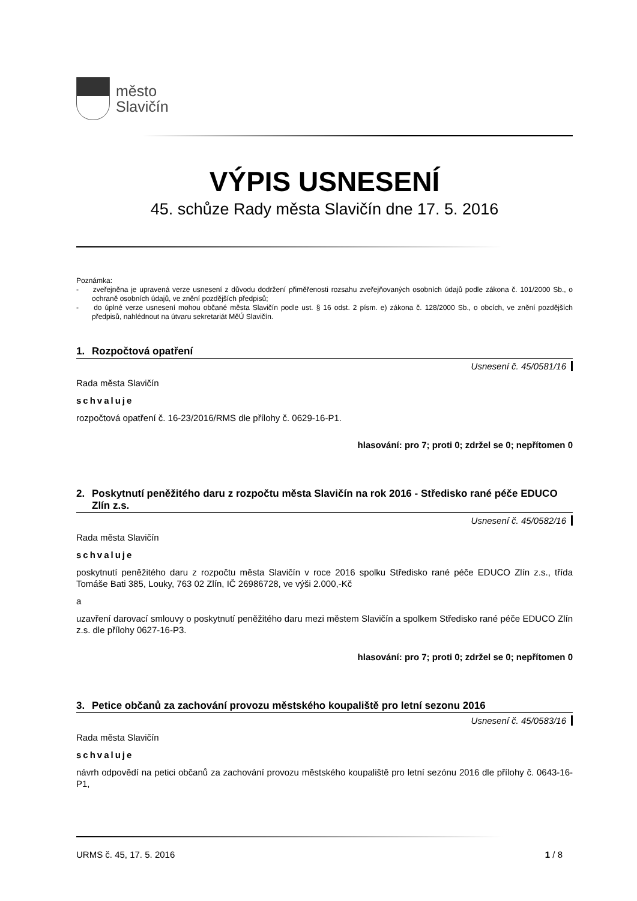město
Slavičín
VÝPIS USNESENÍ
45. schůze Rady města Slavičín dne 17. 5. 2016
Poznámka:
- zveřejněna je upravená verze usnesení z důvodu dodržení přiměřenosti rozsahu zveřejňovaných osobních údajů podle zákona č. 101/2000 Sb., o ochraně osobních údajů, ve znění pozdějších předpisů;
- do úplné verze usnesení mohou občané města Slavičín podle ust. § 16 odst. 2 písm. e) zákona č. 128/2000 Sb., o obcích, ve znění pozdějších předpisů, nahlédnout na útvaru sekretariát MěÚ Slavičín.
1. Rozpočtová opatření
Usnesení č. 45/0581/16
Rada města Slavičín
schvaluje
rozpočtová opatření č. 16-23/2016/RMS dle přílohy č. 0629-16-P1.
hlasování: pro 7; proti 0; zdržel se 0; nepřítomen 0
2. Poskytnutí peněžitého daru z rozpočtu města Slavičín na rok 2016 - Středisko rané péče EDUCO Zlín z.s.
Usnesení č. 45/0582/16
Rada města Slavičín
schvaluje
poskytnutí peněžitého daru z rozpočtu města Slavičín v roce 2016 spolku Středisko rané péče EDUCO Zlín z.s., třída Tomáše Bati 385, Louky, 763 02 Zlín, IČ 26986728, ve výši 2.000,-Kč
a
uzavření darovací smlouvy o poskytnutí peněžitého daru mezi městem Slavičín a spolkem Středisko rané péče EDUCO Zlín z.s. dle přílohy 0627-16-P3.
hlasování: pro 7; proti 0; zdržel se 0; nepřítomen 0
3. Petice občanů za zachování provozu městského koupaliště pro letní sezonu 2016
Usnesení č. 45/0583/16
Rada města Slavičín
schvaluje
návrh odpovědí na petici občanů za zachování provozu městského koupaliště pro letní sezónu 2016 dle přílohy č. 0643-16-P1,
URMS č. 45, 17. 5. 2016 1 / 8